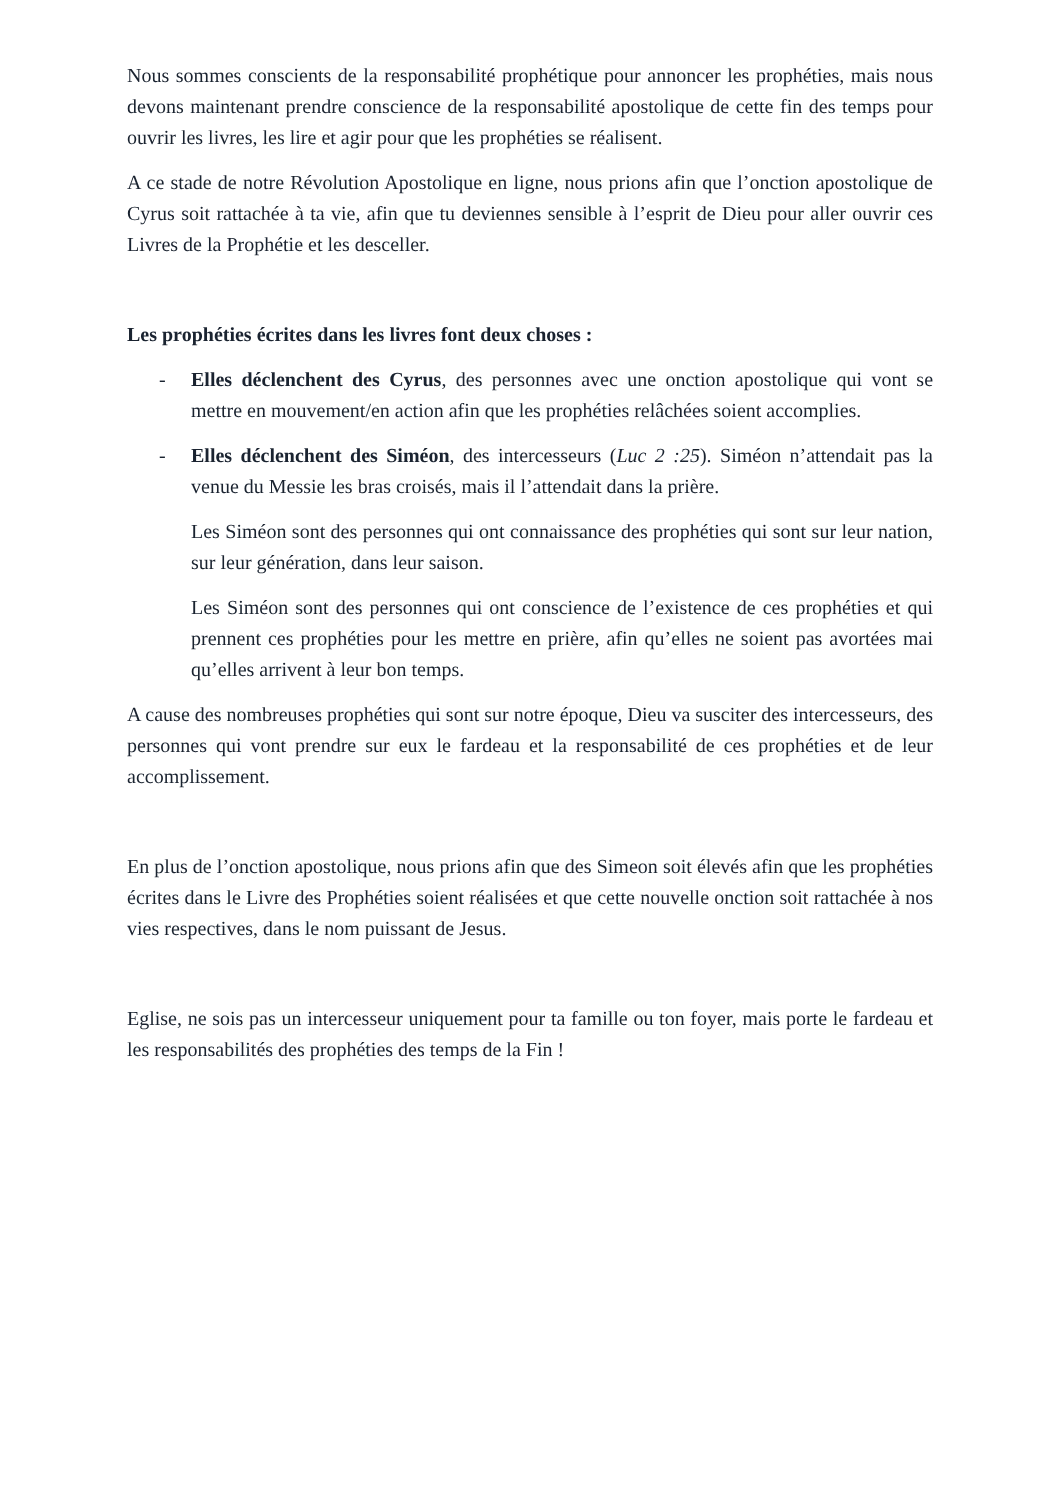Nous sommes conscients de la responsabilité prophétique pour annoncer les prophéties, mais nous devons maintenant prendre conscience de la responsabilité apostolique de cette fin des temps pour ouvrir les livres, les lire et agir pour que les prophéties se réalisent.
A ce stade de notre Révolution Apostolique en ligne, nous prions afin que l’onction apostolique de Cyrus soit rattachée à ta vie, afin que tu deviennes sensible à l’esprit de Dieu pour aller ouvrir ces Livres de la Prophétie et les desceller.
Les prophéties écrites dans les livres font deux choses :
- Elles déclenchent des Cyrus, des personnes avec une onction apostolique qui vont se mettre en mouvement/en action afin que les prophéties relâchées soient accomplies.
- Elles déclenchent des Siméon, des intercesseurs (Luc 2 :25). Siméon n’attendait pas la venue du Messie les bras croisés, mais il l’attendait dans la prière.
Les Siméon sont des personnes qui ont connaissance des prophéties qui sont sur leur nation, sur leur génération, dans leur saison.
Les Siméon sont des personnes qui ont conscience de l’existence de ces prophéties et qui prennent ces prophéties pour les mettre en prière, afin qu’elles ne soient pas avortées mai qu’elles arrivent à leur bon temps.
A cause des nombreuses prophéties qui sont sur notre époque, Dieu va susciter des intercesseurs, des personnes qui vont prendre sur eux le fardeau et la responsabilité de ces prophéties et de leur accomplissement.
En plus de l’onction apostolique, nous prions afin que des Simeon soit élevés afin que les prophéties écrites dans le Livre des Prophéties soient réalisées et que cette nouvelle onction soit rattachée à nos vies respectives, dans le nom puissant de Jesus.
Eglise, ne sois pas un intercesseur uniquement pour ta famille ou ton foyer, mais porte le fardeau et les responsabilités des prophéties des temps de la Fin !